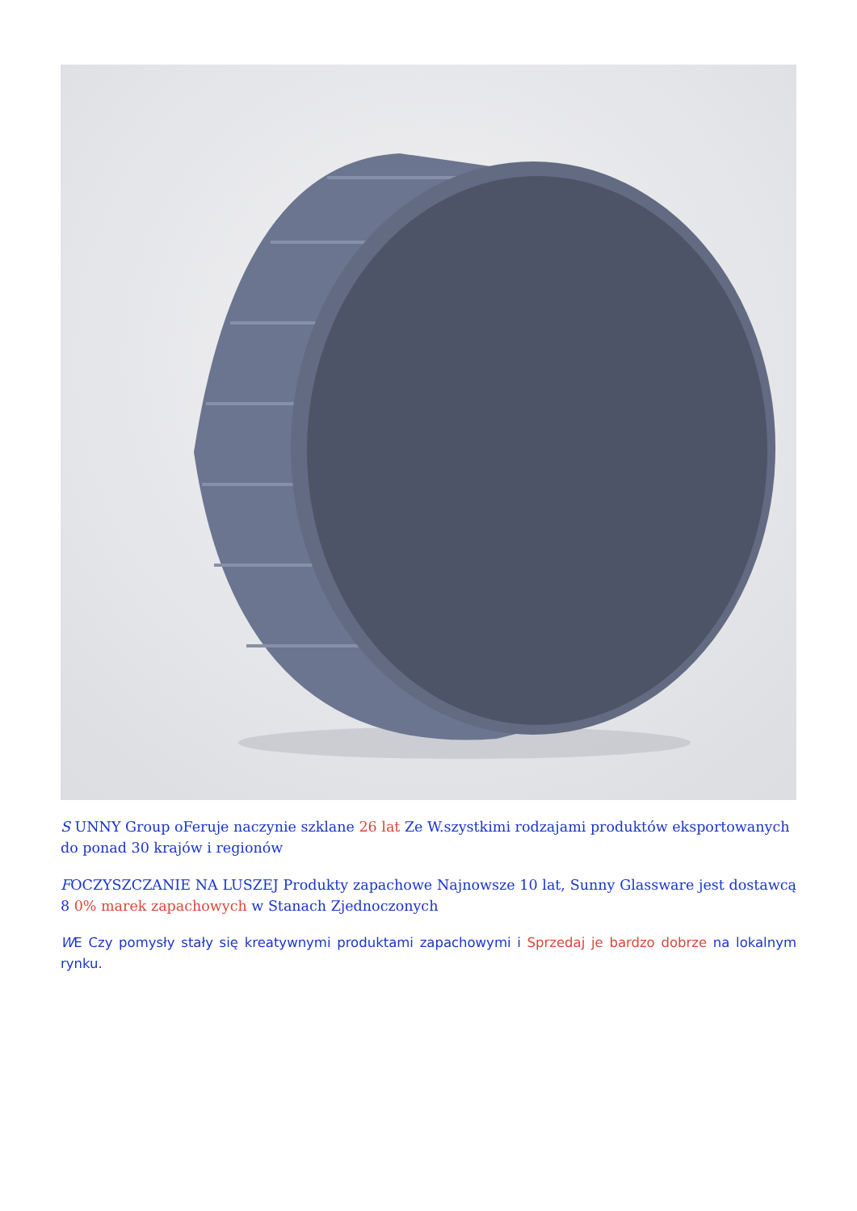S UNNY Group oFeruje naczynie szklane 26 lat Ze W.szystkimi rodzajami produktów eksportowanych do ponad 30 krajów i regionów
FOCZYSZCZANIE NA LUSZEJ Produkty zapachowe Najnowsze 10 lat, Sunny Glassware jest dostawcą 8 0% marek zapachowych w Stanach Zjednoczonych
WE Czy pomysły stały się kreatywnymi produktami zapachowymi i Sprzedaj je bardzo dobrze na lokalnym rynku.